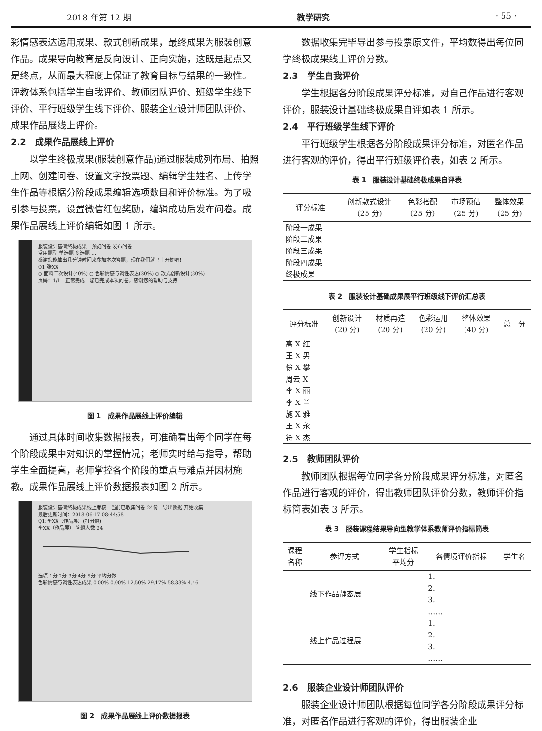2018 年第 12 期 教学研究 · 55 ·
彩情感表达运用成果、款式创新成果，最终成果为服装创意作品。成果导向教育是反向设计、正向实施，这既是起点又是终点，从而最大程度上保证了教育目标与结果的一致性。评教体系包括学生自我评价、教师团队评价、班级学生线下评价、平行班级学生线下评价、服装企业设计师团队评价、成果作品展线上评价。
2.2　成果作品展线上评价
以学生终极成果(服装创意作品)通过服装成列布局、拍照上网、创建问卷、设置文字投票题、编辑学生姓名、上传学生作品等根据分阶段成果编辑选项数目和评价标准。为了吸引参与投票，设置微信红包奖励，编辑成功后发布问卷。成果作品展线上评价编辑如图 1 所示。
服装设计基础终极成果　预览问卷 发布问卷
常用题型 单选题 多选题 ...
感谢您能抽出几分钟时间来参加本次答题，现在我们就马上开始吧！
Q1 张XX
○ 面料二次设计(40%) ○ 色彩情感与调性表达(30%) ○ 款式创新设计(30%)
页码：1/1　正常完成　您已完成本次问卷，感谢您的帮助与支持
图 1　成果作品展线上评价编辑
通过具体时间收集数据报表，可准确看出每个同学在每个阶段成果中对知识的掌握情况；老师实时给与指导，帮助学生全面提高，老师掌控各个阶段的重点与难点并因材施教。成果作品展线上评价数据报表如图 2 所示。
服装设计基础终极成果线上考核　当前已收集问卷 24份　导出数据 开始收集
最后更新时间：2018-06-17 08:44:58
Q1:李XX（作品展）(打分题)
李XX（作品展） 答题人数 24
选项 1分 2分 3分 4分 5分 平均分数
色彩情感与调性表达成果 0.00% 0.00% 12.50% 29.17% 58.33% 4.46
图 2　成果作品展线上评价数据报表
数据收集完毕导出参与投票原文件，平均数得出每位同学终极成果线上评价分数。
2.3　学生自我评价
学生根据各分阶段成果评分标准，对自己作品进行客观评价，服装设计基础终极成果自评如表 1 所示。
2.4　平行班级学生线下评价
平行班级学生根据各分阶段成果评分标准，对匿名作品进行客观的评价，得出平行班级评价表，如表 2 所示。
表 1　服装设计基础终极成果自评表
| 评分标准 | 创新款式设计 (25 分) | 色彩搭配 (25 分) | 市场预估 (25 分) | 整体效果 (25 分) |
| --- | --- | --- | --- | --- |
| 阶段一成果 | | | | |
| 阶段二成果 | | | | |
| 阶段三成果 | | | | |
| 阶段四成果 | | | | |
| 终极成果 | | | | |
表 2　服装设计基础成果展平行班级线下评价汇总表
| 评分标准 | 创新设计 (20 分) | 材质再造 (20 分) | 色彩运用 (20 分) | 整体效果 (40 分) | 总 分 |
| --- | --- | --- | --- | --- | --- |
| 高 X 红 | | | | | |
| 王 X 男 | | | | | |
| 徐 X 攀 | | | | | |
| 周云 X | | | | | |
| 李 X 丽 | | | | | |
| 李 X 兰 | | | | | |
| 施 X 雅 | | | | | |
| 王 X 永 | | | | | |
| 符 X 杰 | | | | | |
2.5　教师团队评价
教师团队根据每位同学各分阶段成果评分标准，对匿名作品进行客观的评价，得出教师团队评价分数，教师评价指标简表如表 3 所示。
表 3　服装课程结果导向型教学体系教师评价指标简表
| 课程 名称 | 参评方式 | 学生指标 平均分 | 各情境评价指标 | 学生名 |
| --- | --- | --- | --- | --- |
| | 线下作品静态展 | | 1. 2. 3. …… | |
| | 线上作品过程展 | | 1. 2. 3. …… | |
2.6　服装企业设计师团队评价
服装企业设计师团队根据每位同学各分阶段成果评分标准，对匿名作品进行客观的评价，得出服装企业